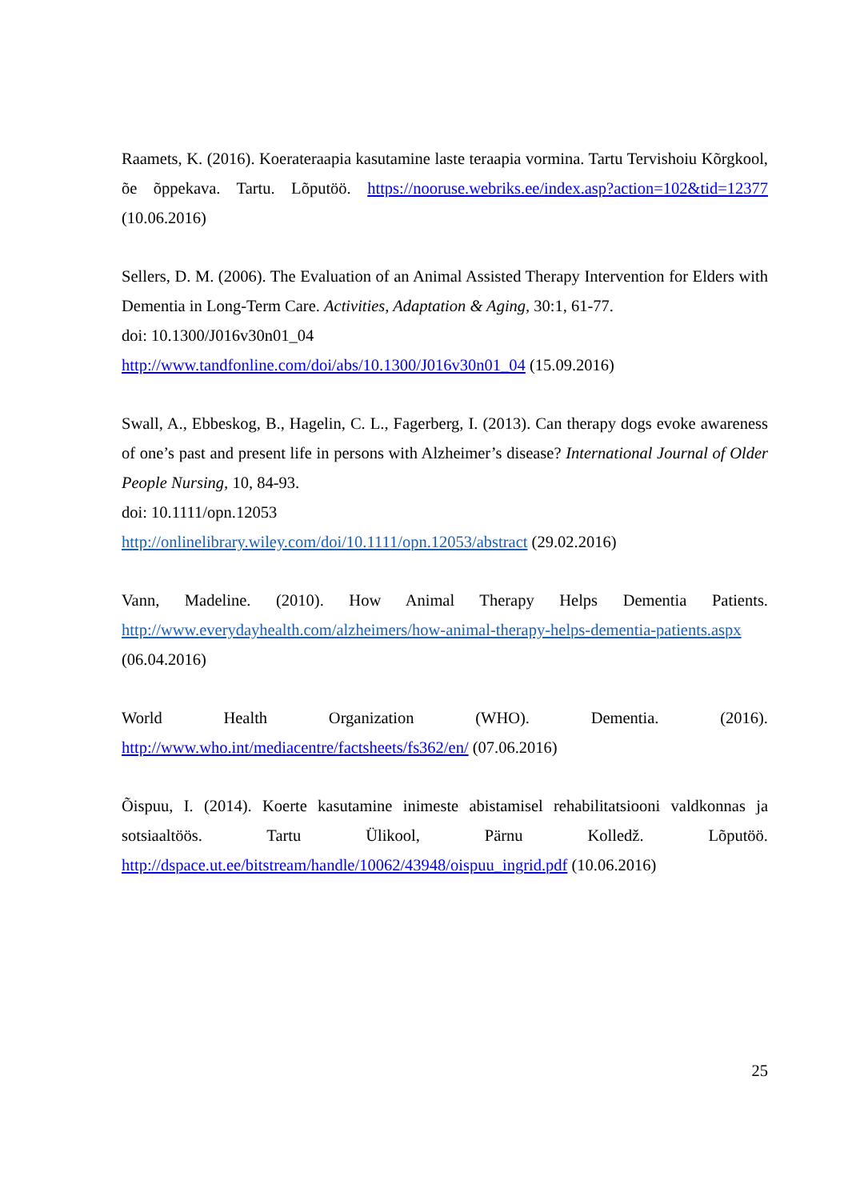Raamets, K. (2016). Koerateraapia kasutamine laste teraapia vormina. Tartu Tervishoiu Kõrgkool, õe õppekava. Tartu. Lõputöö. https://nooruse.webriks.ee/index.asp?action=102&tid=12377 (10.06.2016)
Sellers, D. M. (2006). The Evaluation of an Animal Assisted Therapy Intervention for Elders with Dementia in Long-Term Care. Activities, Adaptation & Aging, 30:1, 61-77.
doi: 10.1300/J016v30n01_04
http://www.tandfonline.com/doi/abs/10.1300/J016v30n01_04 (15.09.2016)
Swall, A., Ebbeskog, B., Hagelin, C. L., Fagerberg, I. (2013). Can therapy dogs evoke awareness of one’s past and present life in persons with Alzheimer’s disease? International Journal of Older People Nursing, 10, 84-93.
doi: 10.1111/opn.12053
http://onlinelibrary.wiley.com/doi/10.1111/opn.12053/abstract (29.02.2016)
Vann, Madeline. (2010). How Animal Therapy Helps Dementia Patients. http://www.everydayhealth.com/alzheimers/how-animal-therapy-helps-dementia-patients.aspx (06.04.2016)
World Health Organization (WHO). Dementia. (2016). http://www.who.int/mediacentre/factsheets/fs362/en/ (07.06.2016)
Õispuu, I. (2014). Koerte kasutamine inimeste abistamisel rehabilitatsiooni valdkonnas ja sotsiaaltöös. Tartu Ülikool, Pärnu Kolledž. Lõputöö. http://dspace.ut.ee/bitstream/handle/10062/43948/oispuu_ingrid.pdf (10.06.2016)
25